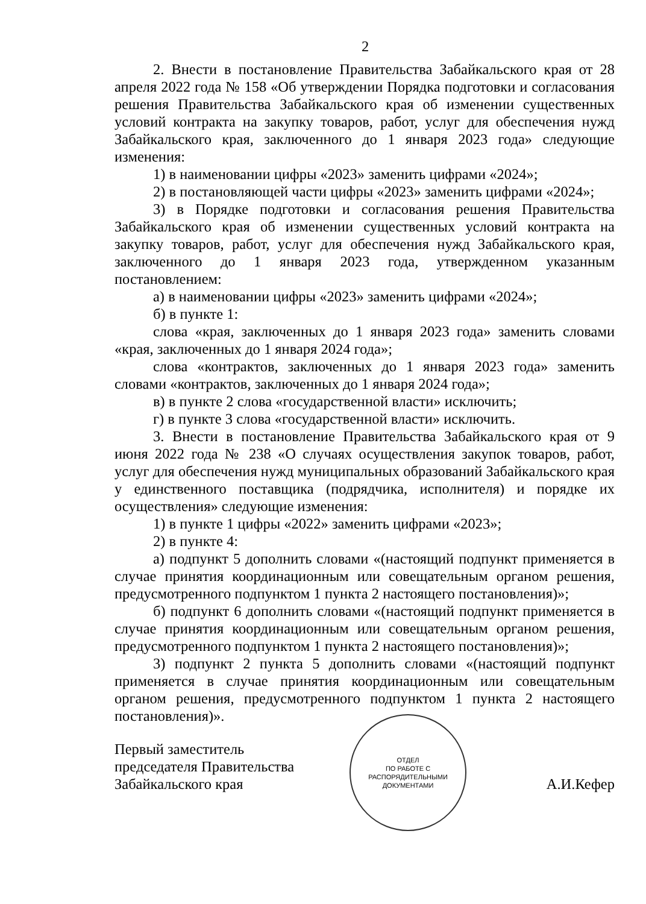2
2. Внести в постановление Правительства Забайкальского края от 28 апреля 2022 года № 158 «Об утверждении Порядка подготовки и согласования решения Правительства Забайкальского края об изменении существенных условий контракта на закупку товаров, работ, услуг для обеспечения нужд Забайкальского края, заключенного до 1 января 2023 года» следующие изменения:
1) в наименовании цифры «2023» заменить цифрами «2024»;
2) в постановляющей части цифры «2023» заменить цифрами «2024»;
3) в Порядке подготовки и согласования решения Правительства Забайкальского края об изменении существенных условий контракта на закупку товаров, работ, услуг для обеспечения нужд Забайкальского края, заключенного до 1 января 2023 года, утвержденном указанным постановлением:
а) в наименовании цифры «2023» заменить цифрами «2024»;
б) в пункте 1:
слова «края, заключенных до 1 января 2023 года» заменить словами «края, заключенных до 1 января 2024 года»;
слова «контрактов, заключенных до 1 января 2023 года» заменить словами «контрактов, заключенных до 1 января 2024 года»;
в) в пункте 2 слова «государственной власти» исключить;
г) в пункте 3 слова «государственной власти» исключить.
3. Внести в постановление Правительства Забайкальского края от 9 июня 2022 года № 238 «О случаях осуществления закупок товаров, работ, услуг для обеспечения нужд муниципальных образований Забайкальского края у единственного поставщика (подрядчика, исполнителя) и порядке их осуществления» следующие изменения:
1) в пункте 1 цифры «2022» заменить цифрами «2023»;
2) в пункте 4:
а) подпункт 5 дополнить словами «(настоящий подпункт применяется в случае принятия координационным или совещательным органом решения, предусмотренного подпунктом 1 пункта 2 настоящего постановления)»;
б) подпункт 6 дополнить словами «(настоящий подпункт применяется в случае принятия координационным или совещательным органом решения, предусмотренного подпунктом 1 пункта 2 настоящего постановления)»;
3) подпункт 2 пункта 5 дополнить словами «(настоящий подпункт применяется в случае принятия координационным или совещательным органом решения, предусмотренного подпунктом 1 пункта 2 настоящего постановления)».
ОТДЕЛ
ПО РАБОТЕ С
РАСПОРЯДИТЕЛЬНЫМИ
ДОКУМЕНТАМИ
Первый заместитель
председателя Правительства
Забайкальского края
А.И.Кефер